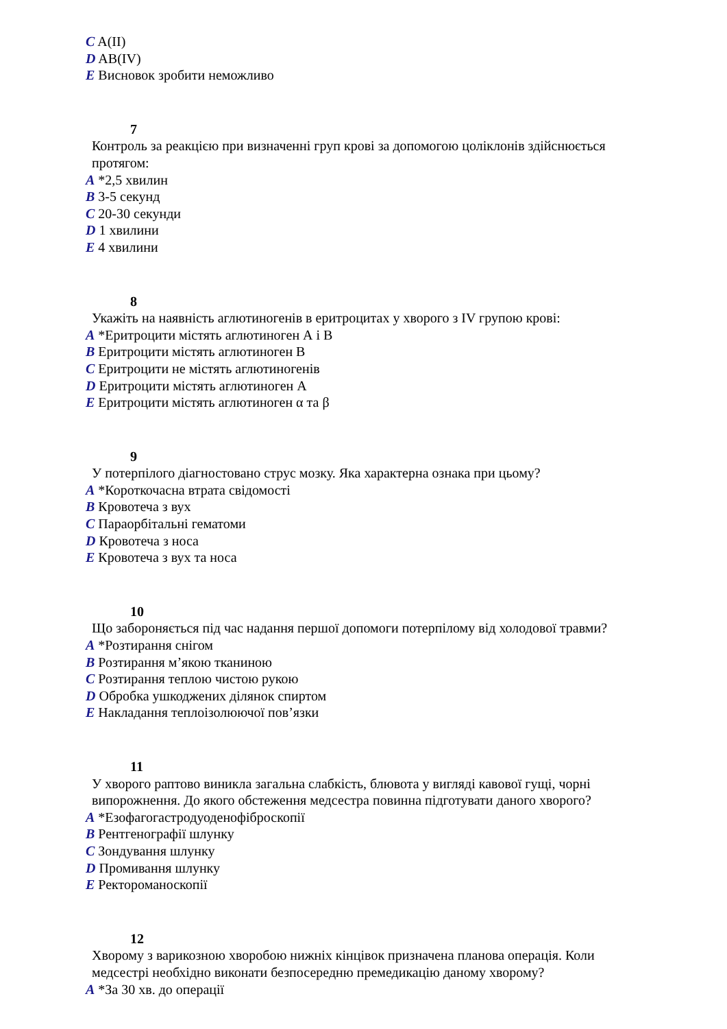C A(II)
D AB(IV)
E Висновок зробити неможливо
7
Контроль за реакцією при визначенні груп крові за допомогою цоліклонів здійснюється протягом:
A *2,5 хвилин
B 3-5 секунд
C 20-30 секунди
D 1 хвилини
E 4 хвилини
8
Укажіть на наявність аглютиногенів в еритроцитах у хворого з IV групою крові:
A *Еритроцити містять аглютиноген А і В
B Еритроцити містять аглютиноген В
C Еритроцити не містять аглютиногенів
D Еритроцити містять аглютиноген А
E Еритроцити містять аглютиноген α та β
9
У потерпілого діагностовано струс мозку. Яка характерна ознака при цьому?
A *Короткочасна втрата свідомості
B Кровотеча з вух
C Параорбітальні гематоми
D Кровотеча з носа
E Кровотеча з вух та носа
10
Що забороняється під час надання першої допомоги потерпілому від холодової травми?
A *Розтирання снігом
B Розтирання м’якою тканиною
C Розтирання теплою чистою рукою
D Обробка ушкоджених ділянок спиртом
E Накладання теплоізолюючої пов’язки
11
У хворого раптово виникла загальна слабкість, блювота у вигляді кавової гущі, чорні випорожнення. До якого обстеження медсестра повинна підготувати даного хворого?
A *Езофагогастродуоденофіброскопії
B Рентгенографії шлунку
C Зондування шлунку
D Промивання шлунку
E Ректороманоскопії
12
Хворому з варикозною хворобою нижніх кінцівок призначена планова операція. Коли медсестрі необхідно виконати безпосередню премедикацію даному хворому?
A *За 30 хв. до операції